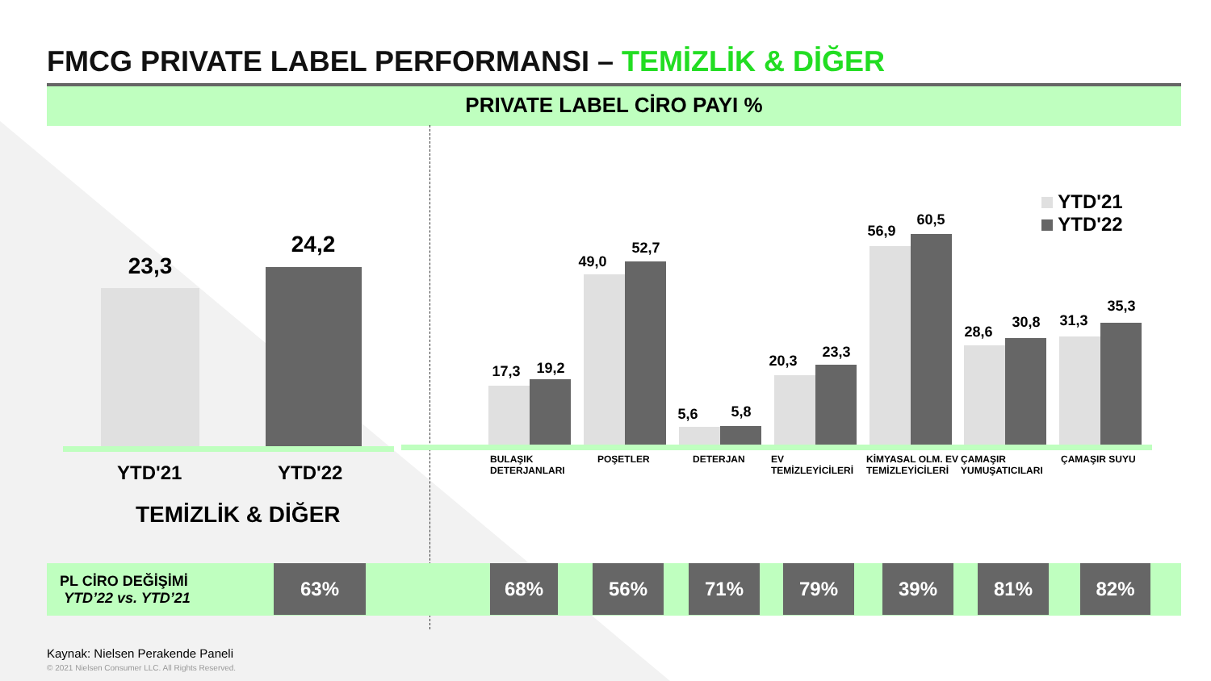FMCG PRIVATE LABEL PERFORMANSI – TEMİZLİK & DİĞER
PRIVATE LABEL CİRO PAYI %
23,3
24,2
YTD'21 YTD'22
TEMİZLİK & DİĞER
17,3 19,2
49,0
52,7
5,6 5,8
20,3
23,3
56,9
60,5
28,6
30,8 31,3
35,3
YTD'21
YTD'22
BULAŞIK DETERJANLARI
POŞETLER DETERJAN
EV TEMİZLEYİCİLERİ
KİMYASAL OLM. EV TEMİZLEYİCİLERİ
ÇAMAŞIR YUMUŞATICILARI
ÇAMAŞIR SUYU
PL CİRO DEĞİŞİMİ
YTD’22 vs. YTD’21
63% 68% 56% 71% 79% 39% 81% 82%
Kaynak: Nielsen Perakende Paneli
© 2021 Nielsen Consumer LLC. All Rights Reserved.